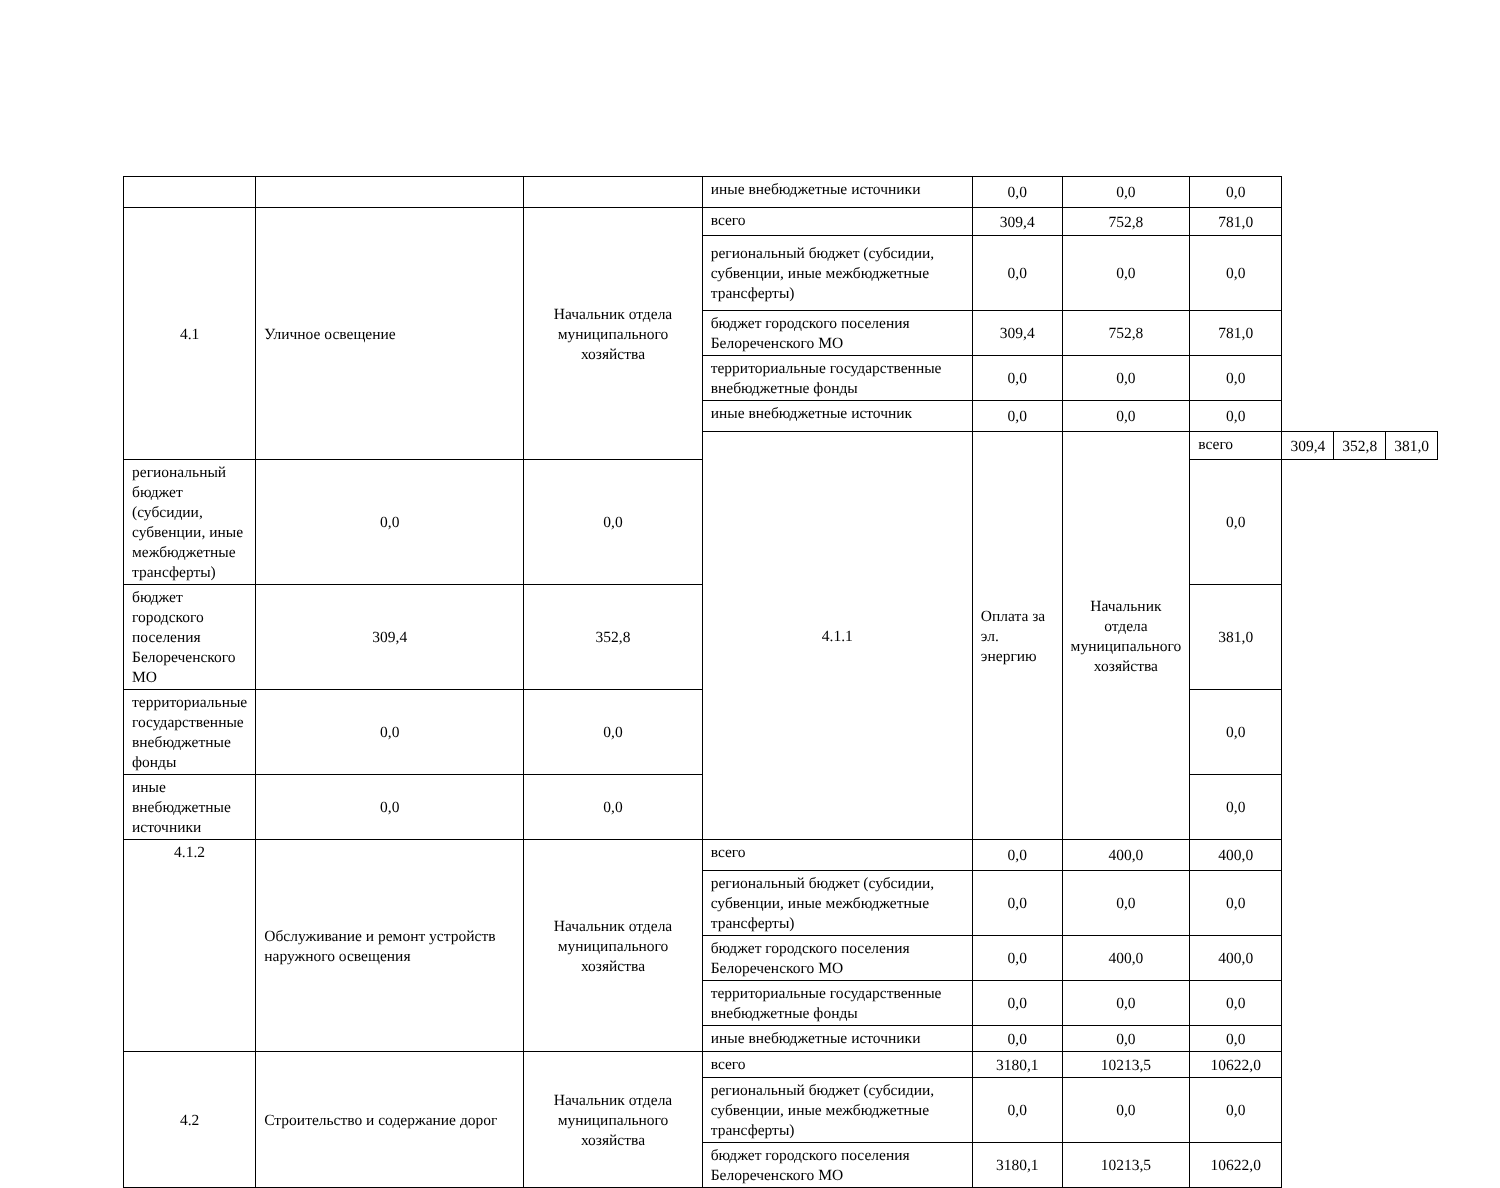| | | | иные внебюджетные источники | 0,0 | 0,0 | 0,0 | | | |
| 4.1 | Уличное освещение | Начальник отдела муниципального хозяйства | всего | 309,4 | 752,8 | 781,0 | | | |
| | | | региональный бюджет (субсидии, субвенции, иные межбюджетные трансферты) | 0,0 | 0,0 | 0,0 | | | |
| | | | бюджет городского поселения Белореченского МО | 309,4 | 752,8 | 781,0 | | | |
| | | | территориальные государственные внебюджетные фонды | 0,0 | 0,0 | 0,0 | | | |
| | | | иные внебюджетные источник | 0,0 | 0,0 | 0,0 | | | |
| | | | 4.1.1 | Оплата за эл. энергию | Начальник отдела муниципального хозяйства | всего | 309,4 | 352,8 | 381,0 |
| региональный бюджет (субсидии, субвенции, иные межбюджетные трансферты) | 0,0 | 0,0 | | | | 0,0 | | | |
| бюджет городского поселения Белореченского МО | 309,4 | 352,8 | | | | 381,0 | | | |
| территориальные государственные внебюджетные фонды | 0,0 | 0,0 | | | | 0,0 | | | |
| иные внебюджетные источники | 0,0 | 0,0 | | | | 0,0 | | | |
| 4.1.2 | Обслуживание и ремонт устройств наружного освещения | Начальник отдела муниципального хозяйства | всего | 0,0 | 400,0 | 400,0 | | | |
| | | | региональный бюджет (субсидии, субвенции, иные межбюджетные трансферты) | 0,0 | 0,0 | 0,0 | | | |
| | | | бюджет городского поселения Белореченского МО | 0,0 | 400,0 | 400,0 | | | |
| | | | территориальные государственные внебюджетные фонды | 0,0 | 0,0 | 0,0 | | | |
| | | | иные внебюджетные источники | 0,0 | 0,0 | 0,0 | | | |
| 4.2 | Строительство и содержание дорог | Начальник отдела муниципального хозяйства | всего | 3180,1 | 10213,5 | 10622,0 | | | |
| | | | региональный бюджет (субсидии, субвенции, иные межбюджетные трансферты) | 0,0 | 0,0 | 0,0 | | | |
| | | | бюджет городского поселения Белореченского МО | 3180,1 | 10213,5 | 10622,0 | | | |